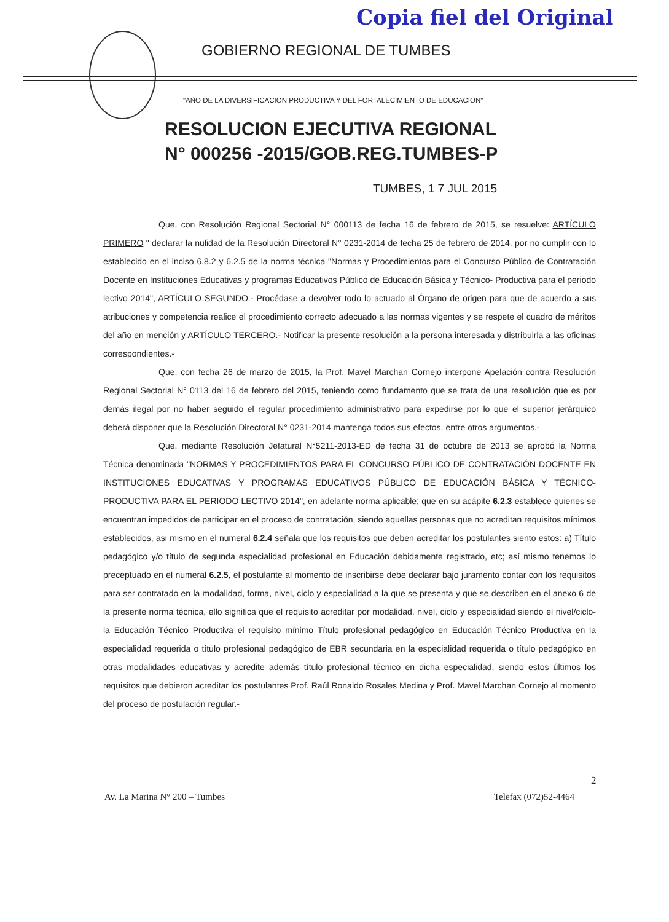Copia fiel del Original
GOBIERNO REGIONAL DE TUMBES
"AÑO DE LA DIVERSIFICACION PRODUCTIVA Y DEL FORTALECIMIENTO DE EDUCACION"
RESOLUCION EJECUTIVA REGIONAL
N° 000256 -2015/GOB.REG.TUMBES-P
TUMBES, 1 7 JUL 2015
Que, con Resolución Regional Sectorial N° 000113 de fecha 16 de febrero de 2015, se resuelve: ARTÍCULO PRIMERO " declarar la nulidad de la Resolución Directoral N° 0231-2014 de fecha 25 de febrero de 2014, por no cumplir con lo establecido en el inciso 6.8.2 y 6.2.5 de la norma técnica "Normas y Procedimientos para el Concurso Público de Contratación Docente en Instituciones Educativas y programas Educativos Público de Educación Básica y Técnico- Productiva para el periodo lectivo 2014", ARTÍCULO SEGUNDO.- Procédase a devolver todo lo actuado al Órgano de origen para que de acuerdo a sus atribuciones y competencia realice el procedimiento correcto adecuado a las normas vigentes y se respete el cuadro de méritos del año en mención y ARTÍCULO TERCERO.- Notificar la presente resolución a la persona interesada y distribuirla a las oficinas correspondientes.-
Que, con fecha 26 de marzo de 2015, la Prof. Mavel Marchan Cornejo interpone Apelación contra Resolución Regional Sectorial N° 0113 del 16 de febrero del 2015, teniendo como fundamento que se trata de una resolución que es por demás ilegal por no haber seguido el regular procedimiento administrativo para expedirse por lo que el superior jerárquico deberá disponer que la Resolución Directoral N° 0231-2014 mantenga todos sus efectos, entre otros argumentos.-
Que, mediante Resolución Jefatural N°5211-2013-ED de fecha 31 de octubre de 2013 se aprobó la Norma Técnica denominada "NORMAS Y PROCEDIMIENTOS PARA EL CONCURSO PÚBLICO DE CONTRATACIÓN DOCENTE EN INSTITUCIONES EDUCATIVAS Y PROGRAMAS EDUCATIVOS PÚBLICO DE EDUCACIÓN BÁSICA Y TÉCNICO-PRODUCTIVA PARA EL PERIODO LECTIVO 2014", en adelante norma aplicable; que en su acápite 6.2.3 establece quienes se encuentran impedidos de participar en el proceso de contratación, siendo aquellas personas que no acreditan requisitos mínimos establecidos, asi mismo en el numeral 6.2.4 señala que los requisitos que deben acreditar los postulantes siento estos: a) Título pedagógico y/o título de segunda especialidad profesional en Educación debidamente registrado, etc; así mismo tenemos lo preceptuado en el numeral 6.2.5, el postulante al momento de inscribirse debe declarar bajo juramento contar con los requisitos para ser contratado en la modalidad, forma, nivel, ciclo y especialidad a la que se presenta y que se describen en el anexo 6 de la presente norma técnica, ello significa que el requisito acreditar por modalidad, nivel, ciclo y especialidad siendo el nivel/ciclo- la Educación Técnico Productiva el requisito mínimo Título profesional pedagógico en Educación Técnico Productiva en la especialidad requerida o título profesional pedagógico de EBR secundaria en la especialidad requerida o título pedagógico en otras modalidades educativas y acredite además título profesional técnico en dicha especialidad, siendo estos últimos los requisitos que debieron acreditar los postulantes Prof. Raúl Ronaldo Rosales Medina y Prof. Mavel Marchan Cornejo al momento del proceso de postulación regular.-
2
Av. La Marina N° 200 – Tumbes Telefax (072)52-4464